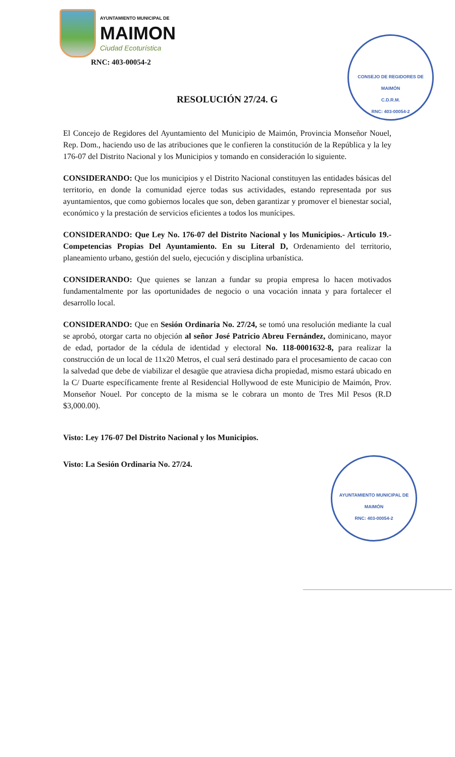AYUNTAMIENTO MUNICIPAL DE
MAIMON
Ciudad Ecoturística
CONSEJO DE REGIDORES DE MAIMÓN
C.D.R.M.
RNC: 403-00054-2
AYUNTAMIENTO MUNICIPAL DE MAIMÓN
RNC: 403-00054-2
RNC: 403-00054-2
RESOLUCIÓN 27/24. G
El Concejo de Regidores del Ayuntamiento del Municipio de Maimón, Provincia Monseñor Nouel, Rep. Dom., haciendo uso de las atribuciones que le confieren la constitución de la República y la ley 176-07 del Distrito Nacional y los Municipios y tomando en consideración lo siguiente.
CONSIDERANDO: Que los municipios y el Distrito Nacional constituyen las entidades básicas del territorio, en donde la comunidad ejerce todas sus actividades, estando representada por sus ayuntamientos, que como gobiernos locales que son, deben garantizar y promover el bienestar social, económico y la prestación de servicios eficientes a todos los munícipes.
CONSIDERANDO: Que Ley No. 176-07 del Distrito Nacional y los Municipios.- Articulo 19.- Competencias Propias Del Ayuntamiento. En su Literal D, Ordenamiento del territorio, planeamiento urbano, gestión del suelo, ejecución y disciplina urbanística.
CONSIDERANDO: Que quienes se lanzan a fundar su propia empresa lo hacen motivados fundamentalmente por las oportunidades de negocio o una vocación innata y para fortalecer el desarrollo local.
CONSIDERANDO: Que en Sesión Ordinaria No. 27/24, se tomó una resolución mediante la cual se aprobó, otorgar carta no objeción al señor José Patricio Abreu Fernández, dominicano, mayor de edad, portador de la cédula de identidad y electoral No. 118-0001632-8, para realizar la construcción de un local de 11x20 Metros, el cual será destinado para el procesamiento de cacao con la salvedad que debe de viabilizar el desagüe que atraviesa dicha propiedad, mismo estará ubicado en la C/ Duarte específicamente frente al Residencial Hollywood de este Municipio de Maimón, Prov. Monseñor Nouel. Por concepto de la misma se le cobrara un monto de Tres Mil Pesos (R.D $3,000.00).
Visto: Ley 176-07 Del Distrito Nacional y los Municipios.
Visto: La Sesión Ordinaria No. 27/24.